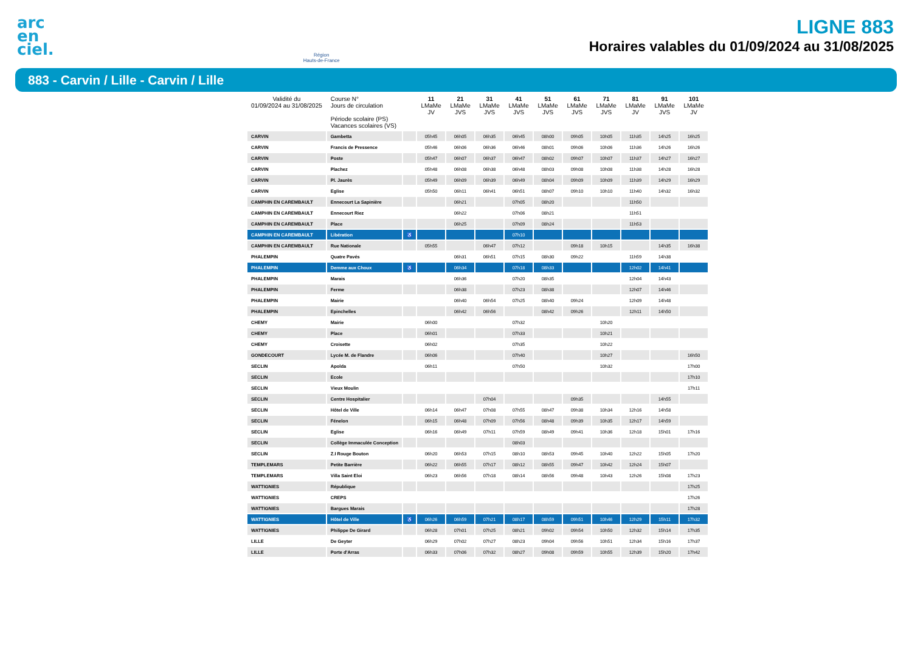arc
en
ciel.
Région
Hauts-de-France
LIGNE 883
Horaires valables du 01/09/2024 au 31/08/2025
883 - Carvin / Lille - Carvin / Lille
| Validité du 01/09/2024 au 31/08/2025 | Course N° Jours de circulation Période scolaire (PS) Vacances scolaires (VS) | | 11 LMaMe JV | 21 LMaMe JVS | 31 LMaMe JVS | 41 LMaMe JVS | 51 LMaMe JVS | 61 LMaMe JVS | 71 LMaMe JVS | 81 LMaMe JV | 91 LMaMe JVS | 101 LMaMe JV |
| --- | --- | --- | --- | --- | --- | --- | --- | --- | --- | --- | --- | --- |
| CARVIN | Gambetta | | 05h45 | 06h05 | 06h35 | 06h45 | 08h00 | 09h05 | 10h05 | 11h35 | 14h25 | 16h25 |
| CARVIN | Francis de Pressence | | 05h46 | 06h06 | 06h36 | 06h46 | 08h01 | 09h06 | 10h06 | 11h36 | 14h26 | 16h26 |
| CARVIN | Poste | | 05h47 | 06h07 | 06h37 | 06h47 | 08h02 | 09h07 | 10h07 | 11h37 | 14h27 | 16h27 |
| CARVIN | Plachez | | 05h48 | 06h08 | 06h38 | 06h48 | 08h03 | 09h08 | 10h08 | 11h38 | 14h28 | 16h28 |
| CARVIN | Pl. Jaurès | | 05h49 | 06h09 | 06h39 | 06h49 | 08h04 | 09h09 | 10h09 | 11h39 | 14h29 | 16h29 |
| CARVIN | Eglise | | 05h50 | 06h11 | 06h41 | 06h51 | 08h07 | 09h10 | 10h10 | 11h40 | 14h32 | 16h32 |
| CAMPHIN EN CAREMBAULT | Ennecourt La Sapinière | | | 06h21 | | 07h05 | 08h20 | | | 11h50 | | |
| CAMPHIN EN CAREMBAULT | Ennecourt Riez | | | 06h22 | | 07h06 | 08h21 | | | 11h51 | | |
| CAMPHIN EN CAREMBAULT | Place | | | 06h25 | | 07h09 | 08h24 | | | 11h53 | | |
| CAMPHIN EN CAREMBAULT | Libération | ♿ | | | | 07h10 | | | | | | |
| CAMPHIN EN CAREMBAULT | Rue Nationale | | 05h55 | | 06h47 | 07h12 | | 09h18 | 10h15 | | 14h35 | 16h38 |
| PHALEMPIN | Quatre Pavés | | | 06h31 | 06h51 | 07h15 | 08h30 | 09h22 | | 11h59 | 14h38 | |
| PHALEMPIN | Demme aux Choux | ♿ | | 06h34 | | 07h18 | 08h33 | | | 12h02 | 14h41 | |
| PHALEMPIN | Marais | | | 06h36 | | 07h20 | 08h35 | | | 12h04 | 14h43 | |
| PHALEMPIN | Ferme | | | 06h38 | | 07h23 | 08h38 | | | 12h07 | 14h46 | |
| PHALEMPIN | Mairie | | | 06h40 | 06h54 | 07h25 | 08h40 | 09h24 | | 12h09 | 14h48 | |
| PHALEMPIN | Epinchelles | | | 06h42 | 06h56 | | 08h42 | 09h26 | | 12h11 | 14h50 | |
| CHEMY | Mairie | | 06h00 | | | 07h32 | | | 10h20 | | | |
| CHEMY | Place | | 06h01 | | | 07h33 | | | 10h21 | | | |
| CHEMY | Croisette | | 06h02 | | | 07h35 | | | 10h22 | | | |
| GONDECOURT | Lycée M. de Flandre | | 06h06 | | | 07h40 | | | 10h27 | | | 16h50 |
| SECLIN | Apolda | | 06h11 | | | 07h50 | | | 10h32 | | | 17h00 |
| SECLIN | Ecole | | | | | | | | | | | 17h10 |
| SECLIN | Vieux Moulin | | | | | | | | | | | 17h11 |
| SECLIN | Centre Hospitalier | | | | 07h04 | | | 09h35 | | | 14h55 | |
| SECLIN | Hôtel de Ville | | 06h14 | 06h47 | 07h08 | 07h55 | 08h47 | 09h38 | 10h34 | 12h16 | 14h58 | |
| SECLIN | Fénelon | | 06h15 | 06h48 | 07h09 | 07h56 | 08h48 | 09h39 | 10h35 | 12h17 | 14h59 | |
| SECLIN | Eglise | | 06h16 | 06h49 | 07h11 | 07h59 | 08h49 | 09h41 | 10h36 | 12h18 | 15h01 | 17h16 |
| SECLIN | Collège Immaculée Conception | | | | | 08h03 | | | | | | |
| SECLIN | Z.I Rouge Bouton | | 06h20 | 06h53 | 07h15 | 08h10 | 08h53 | 09h45 | 10h40 | 12h22 | 15h05 | 17h20 |
| TEMPLEMARS | Petite Barrière | | 06h22 | 06h55 | 07h17 | 08h12 | 08h55 | 09h47 | 10h42 | 12h24 | 15h07 | |
| TEMPLEMARS | Villa Saint Eloi | | 06h23 | 06h56 | 07h18 | 08h14 | 08h56 | 09h48 | 10h43 | 12h26 | 15h08 | 17h23 |
| WATTIGNIES | République | | | | | | | | | | | 17h25 |
| WATTIGNIES | CREPS | | | | | | | | | | | 17h26 |
| WATTIGNIES | Bargues Marais | | | | | | | | | | | 17h28 |
| WATTIGNIES | Hôtel de Ville | ♿ | 06h26 | 06h59 | 07h21 | 08h17 | 08h59 | 09h51 | 10h46 | 12h29 | 15h11 | 17h32 |
| WATTIGNIES | Philippe De Girard | | 06h28 | 07h01 | 07h25 | 08h21 | 09h02 | 09h54 | 10h50 | 12h32 | 15h14 | 17h35 |
| LILLE | De Geyter | | 06h29 | 07h02 | 07h27 | 08h23 | 09h04 | 09h56 | 10h51 | 12h34 | 15h16 | 17h37 |
| LILLE | Porte d'Arras | | 06h33 | 07h06 | 07h32 | 08h27 | 09h08 | 09h59 | 10h55 | 12h39 | 15h20 | 17h42 |